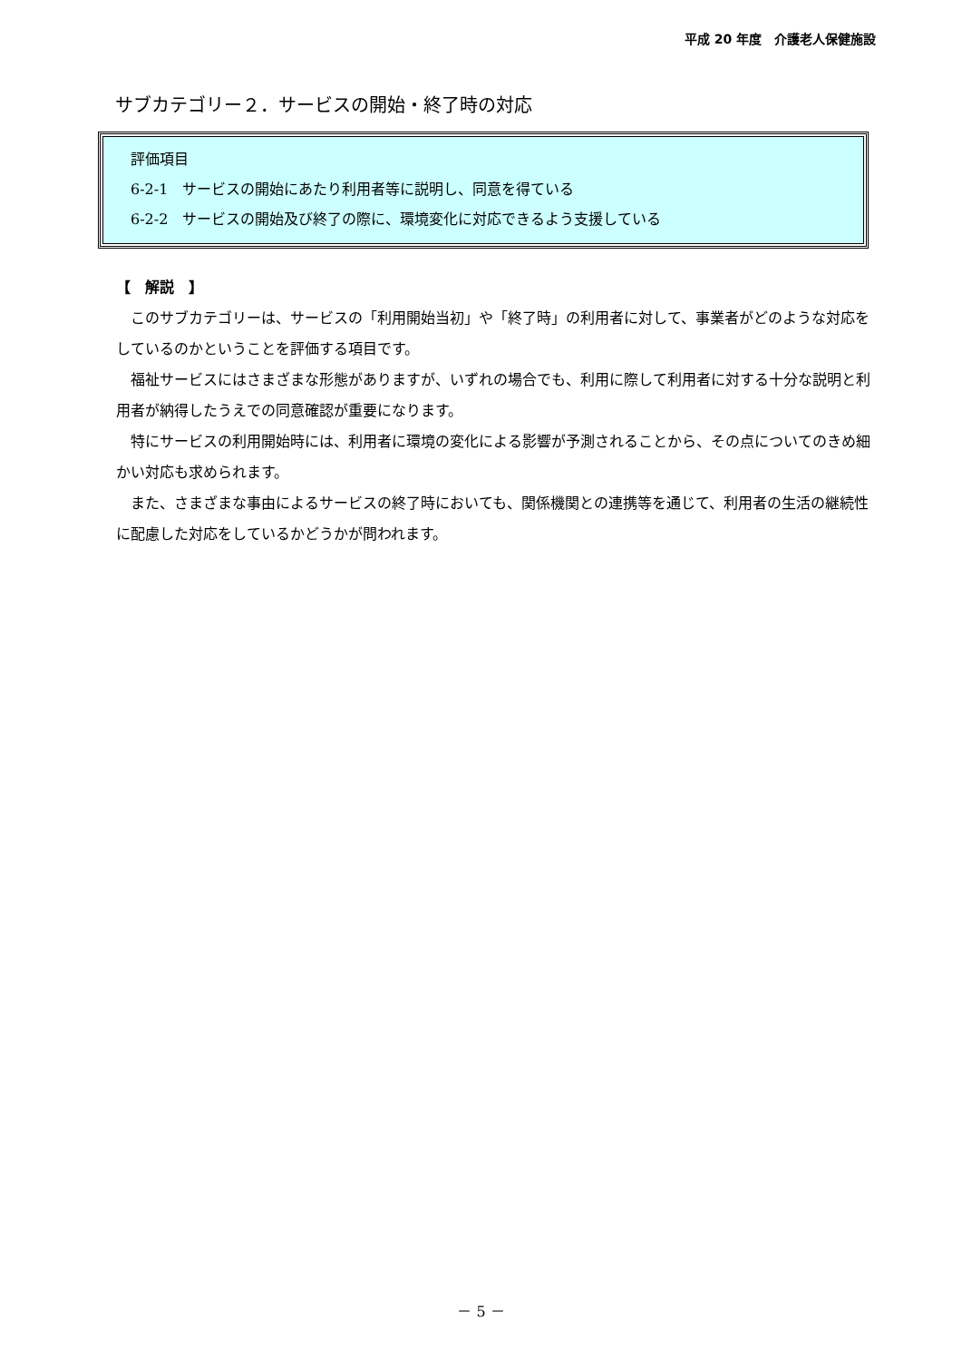平成 20 年度　介護老人保健施設
サブカテゴリー２．サービスの開始・終了時の対応
評価項目
6-2-1　サービスの開始にあたり利用者等に説明し、同意を得ている
6-2-2　サービスの開始及び終了の際に、環境変化に対応できるよう支援している
【　解説　】
このサブカテゴリーは、サービスの「利用開始当初」や「終了時」の利用者に対して、事業者がどのような対応をしているのかということを評価する項目です。
福祉サービスにはさまざまな形態がありますが、いずれの場合でも、利用に際して利用者に対する十分な説明と利用者が納得したうえでの同意確認が重要になります。
特にサービスの利用開始時には、利用者に環境の変化による影響が予測されることから、その点についてのきめ細かい対応も求められます。
また、さまざまな事由によるサービスの終了時においても、関係機関との連携等を通じて、利用者の生活の継続性に配慮した対応をしているかどうかが問われます。
－ 5 －